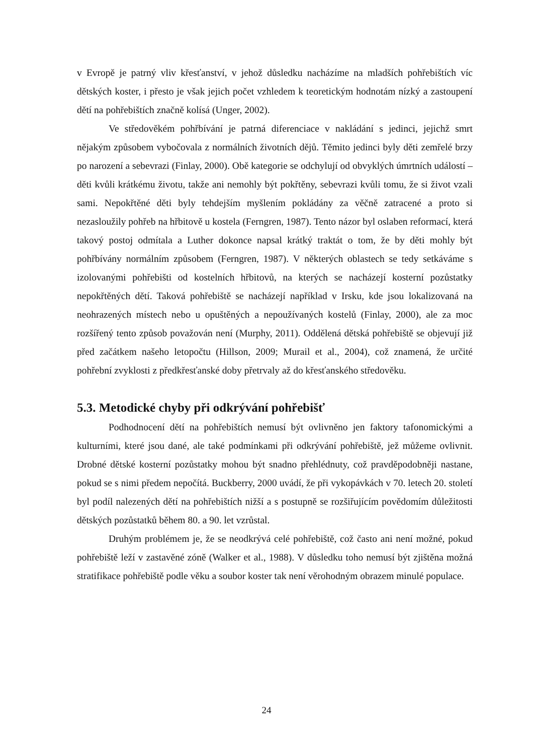v Evropě je patrný vliv křesťanství, v jehož důsledku nacházíme na mladších pohřebištích víc dětských koster, i přesto je však jejich počet vzhledem k teoretickým hodnotám nízký a zastoupení dětí na pohřebištích značně kolísá (Unger, 2002).
Ve středověkém pohřbívání je patrná diferenciace v nakládání s jedinci, jejichž smrt nějakým způsobem vybočovala z normálních životních dějů. Těmito jedinci byly děti zemřelé brzy po narození a sebevrazi (Finlay, 2000). Obě kategorie se odchylují od obvyklých úmrtních událostí – děti kvůli krátkému životu, takže ani nemohly být pokřtěny, sebevrazi kvůli tomu, že si život vzali sami. Nepokřtěné děti byly tehdejším myšlením pokládány za věčně zatracené a proto si nezasloužily pohřeb na hřbitově u kostela (Ferngren, 1987). Tento názor byl oslaben reformací, která takový postoj odmítala a Luther dokonce napsal krátký traktát o tom, že by děti mohly být pohřbívány normálním způsobem (Ferngren, 1987). V některých oblastech se tedy setkáváme s izolovanými pohřebišti od kostelních hřbitovů, na kterých se nacházejí kosterní pozůstatky nepokřtěných dětí. Taková pohřebiště se nacházejí například v Irsku, kde jsou lokalizovaná na neohrazených místech nebo u opuštěných a nepoužívaných kostelů (Finlay, 2000), ale za moc rozšířený tento způsob považován není (Murphy, 2011). Oddělená dětská pohřebiště se objevují již před začátkem našeho letopočtu (Hillson, 2009; Murail et al., 2004), což znamená, že určité pohřební zvyklosti z předkřesťanské doby přetrvaly až do křesťanského středověku.
5.3. Metodické chyby při odkrývání pohřebišť
Podhodnocení dětí na pohřebištích nemusí být ovlivněno jen faktory tafonomickými a kulturními, které jsou dané, ale také podmínkami při odkrývání pohřebiště, jež můžeme ovlivnit. Drobné dětské kosterní pozůstatky mohou být snadno přehlédnuty, což pravděpodobněji nastane, pokud se s nimi předem nepočítá. Buckberry, 2000 uvádí, že při vykopávkách v 70. letech 20. století byl podíl nalezených dětí na pohřebištích nižší a s postupně se rozšiřujícím povědomím důležitosti dětských pozůstatků během 80. a 90. let vzrůstal.
Druhým problémem je, že se neodkrývá celé pohřebiště, což často ani není možné, pokud pohřebiště leží v zastavěné zóně (Walker et al., 1988). V důsledku toho nemusí být zjištěna možná stratifikace pohřebiště podle věku a soubor koster tak není věrohodným obrazem minulé populace.
24